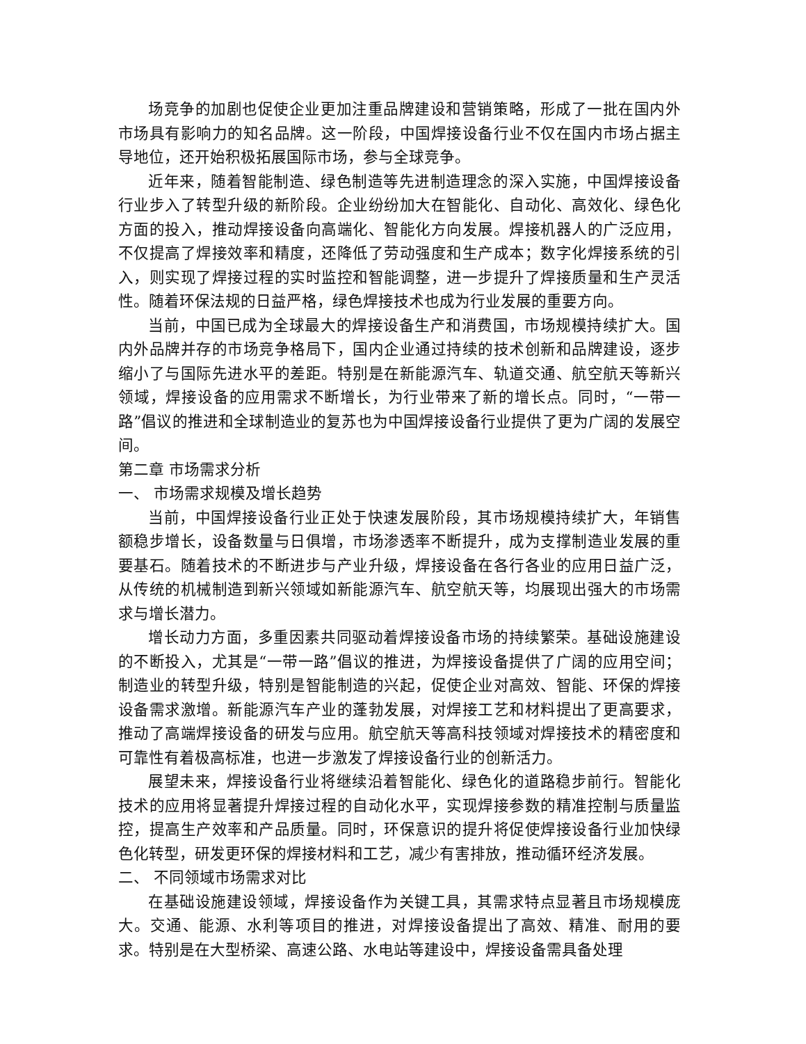场竞争的加剧也促使企业更加注重品牌建设和营销策略，形成了一批在国内外市场具有影响力的知名品牌。这一阶段，中国焊接设备行业不仅在国内市场占据主导地位，还开始积极拓展国际市场，参与全球竞争。
近年来，随着智能制造、绿色制造等先进制造理念的深入实施，中国焊接设备行业步入了转型升级的新阶段。企业纷纷加大在智能化、自动化、高效化、绿色化方面的投入，推动焊接设备向高端化、智能化方向发展。焊接机器人的广泛应用，不仅提高了焊接效率和精度，还降低了劳动强度和生产成本；数字化焊接系统的引入，则实现了焊接过程的实时监控和智能调整，进一步提升了焊接质量和生产灵活性。随着环保法规的日益严格，绿色焊接技术也成为行业发展的重要方向。
当前，中国已成为全球最大的焊接设备生产和消费国，市场规模持续扩大。国内外品牌并存的市场竞争格局下，国内企业通过持续的技术创新和品牌建设，逐步缩小了与国际先进水平的差距。特别是在新能源汽车、轨道交通、航空航天等新兴领域，焊接设备的应用需求不断增长，为行业带来了新的增长点。同时，“一带一路”倡议的推进和全球制造业的复苏也为中国焊接设备行业提供了更为广阔的发展空间。
第二章 市场需求分析
一、 市场需求规模及增长趋势
当前，中国焊接设备行业正处于快速发展阶段，其市场规模持续扩大，年销售额稳步增长，设备数量与日俱增，市场渗透率不断提升，成为支撑制造业发展的重要基石。随着技术的不断进步与产业升级，焊接设备在各行各业的应用日益广泛，从传统的机械制造到新兴领域如新能源汽车、航空航天等，均展现出强大的市场需求与增长潜力。
增长动力方面，多重因素共同驱动着焊接设备市场的持续繁荣。基础设施建设的不断投入，尤其是“一带一路”倡议的推进，为焊接设备提供了广阔的应用空间；制造业的转型升级，特别是智能制造的兴起，促使企业对高效、智能、环保的焊接设备需求激增。新能源汽车产业的蓬勃发展，对焊接工艺和材料提出了更高要求，推动了高端焊接设备的研发与应用。航空航天等高科技领域对焊接技术的精密度和可靠性有着极高标准，也进一步激发了焊接设备行业的创新活力。
展望未来，焊接设备行业将继续沿着智能化、绿色化的道路稳步前行。智能化技术的应用将显著提升焊接过程的自动化水平，实现焊接参数的精准控制与质量监控，提高生产效率和产品质量。同时，环保意识的提升将促使焊接设备行业加快绿色化转型，研发更环保的焊接材料和工艺，减少有害排放，推动循环经济发展。
二、 不同领域市场需求对比
在基础设施建设领域，焊接设备作为关键工具，其需求特点显著且市场规模庞大。交通、能源、水利等项目的推进，对焊接设备提出了高效、精准、耐用的要求。特别是在大型桥梁、高速公路、水电站等建设中，焊接设备需具备处理